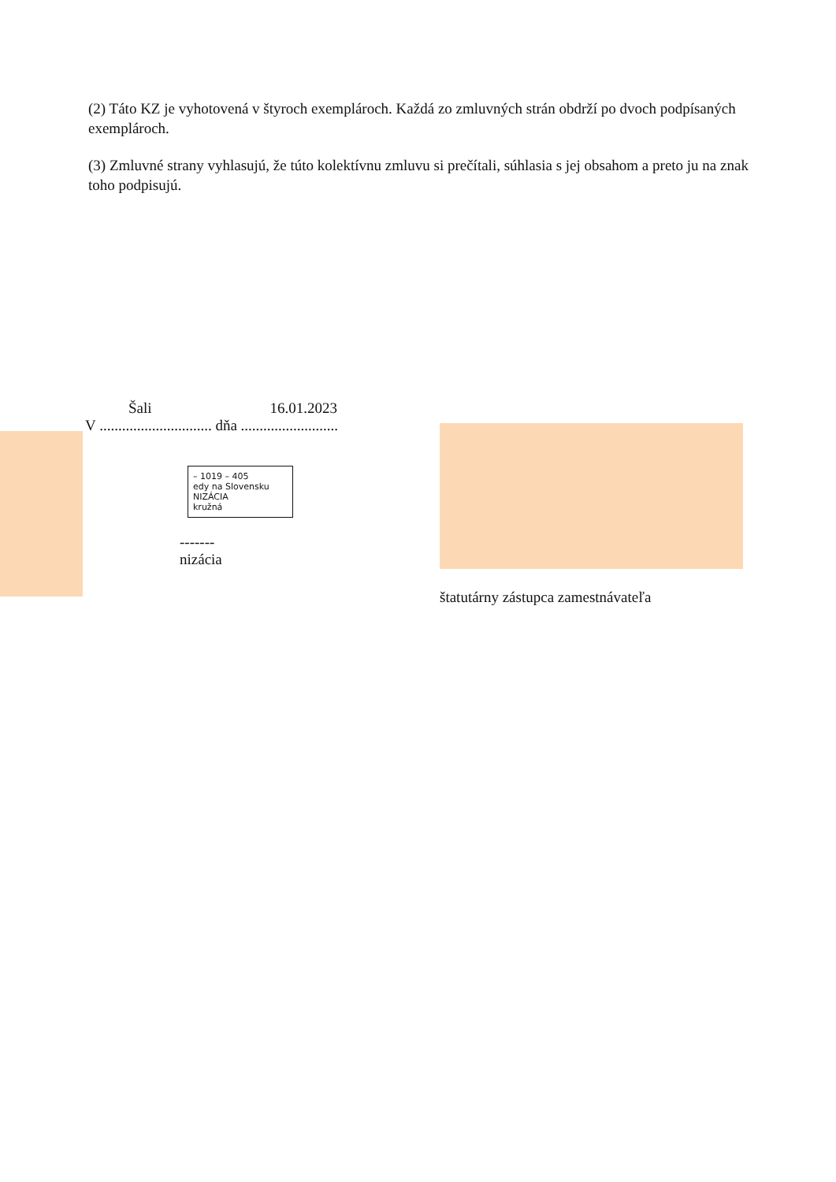(2) Táto KZ je vyhotovená v štyroch exemplároch. Každá zo zmluvných strán obdrží po dvoch podpísaných exemplároch.
(3) Zmluvné strany vyhlasujú, že túto kolektívnu zmluvu si prečítali, súhlasia s jej obsahom a preto ju na znak toho podpisujú.
Šali 16.01.2023
V .............................. dňa ..........................
– 1019 – 405
edy na Slovensku
NIZÁCIA
kružná
-------
nizácia
štatutárny zástupca zamestnávateľa